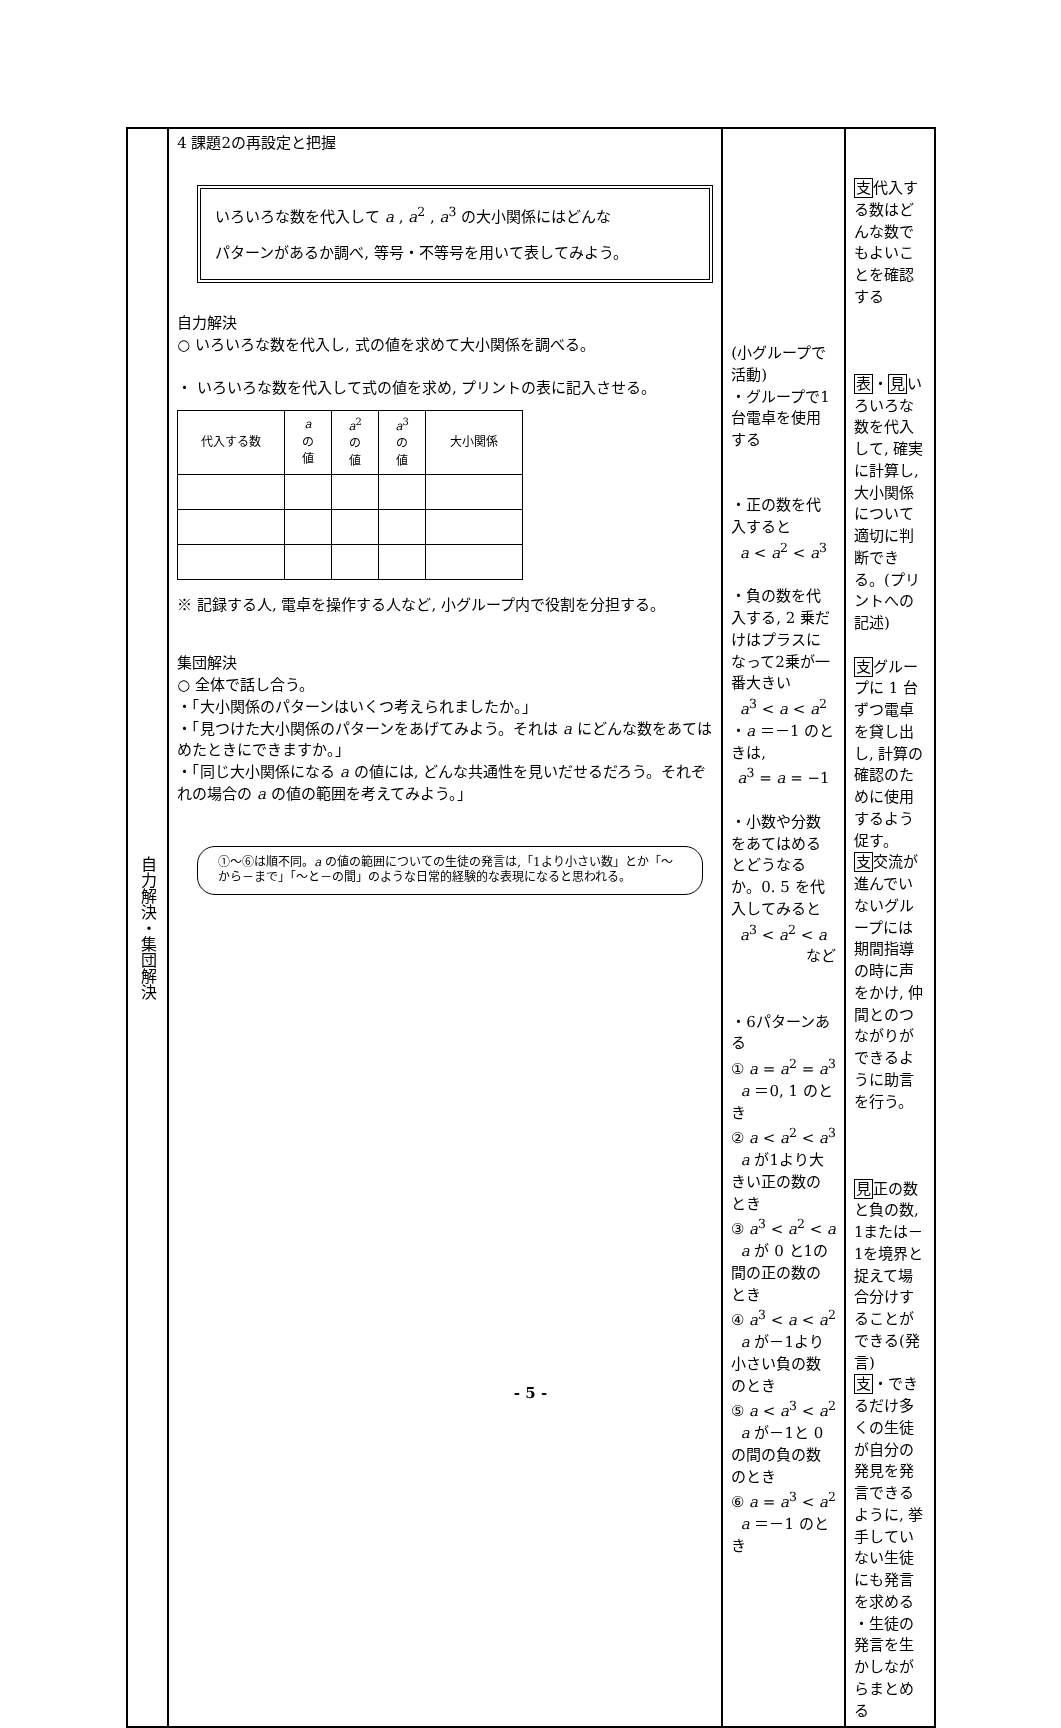| 自力解決・集団解決 | 4 課題2の再設定と把握 いろいろな数を代入して a , a<sup>2</sup> , a<sup>3</sup> の大小関係にはどんな パターンがあるか調べ, 等号・不等号を用いて表してみよう。 自力解決 ○ いろいろな数を代入し, 式の値を求めて大小関係を調べる。 ・ いろいろな数を代入して式の値を求め, プリントの表に記入させる。 / 代入する数 / a の 値 / a<sup>2</sup> の 値 / a<sup>3</sup> の 値 / 大小関係 / ※ 記録する人, 電卓を操作する人など, 小グループ内で役割を分担する。 集団解決 ○ 全体で話し合う。 ・「大小関係のパターンはいくつ考えられましたか。」 ・「見つけた大小関係のパターンをあげてみよう。それは a にどんな数をあてはめたときにできますか。」 ・「同じ大小関係になる a の値には, どんな共通性を見いだせるだろう。それぞれの場合の a の値の範囲を考えてみよう。」 ①～⑥は順不同。 a の値の範囲についての生徒の発言は,「1より小さい数」とか「～から－まで」「～と－の間」のような日常的経験的な表現になると思われる。 | (小グループで活動) ・グループで1台電卓を使用する ・正の数を代入すると a < a<sup>2</sup> < a<sup>3</sup> ・負の数を代入する, 2 乗だけはプラスになって2乗が一番大きい a<sup>3</sup> < a < a<sup>2</sup> ・ a ＝－1 のときは, a<sup>3</sup> = a = −1 ・小数や分数をあてはめるとどうなるか。0. 5 を代入してみると a<sup>3</sup> < a<sup>2</sup> < a など ・6パターンある ① a = a<sup>2</sup> = a<sup>3</sup> a ＝0, 1 のとき ② a < a<sup>2</sup> < a<sup>3</sup> a が1より大きい正の数のとき ③ a<sup>3</sup> < a<sup>2</sup> < a a が 0 と1の間の正の数のとき ④ a<sup>3</sup> < a < a<sup>2</sup> a が－1より小さい負の数のとき ⑤ a < a<sup>3</sup> < a<sup>2</sup> a が－1と 0 の間の負の数のとき ⑥ a = a<sup>3</sup> < a<sup>2</sup> a ＝－1 のとき | 支 代入する数はどんな数でもよいことを確認する 表 ・ 見 いろいろな数を代入して, 確実に計算し, 大小関係について適切に判断できる。(プリントへの記述) 支 グループに 1 台ずつ電卓を貸し出し, 計算の確認のために使用するよう促す。 支 交流が進んでいないグループには期間指導の時に声をかけ, 仲間とのつながりができるように助言を行う。 見 正の数と負の数, 1または－1を境界と捉えて場合分けすることができる(発言) 支 ・できるだけ多くの生徒が自分の発見を発言できるように, 挙手していない生徒にも発言を求める ・生徒の発言を生かしながらまとめる |
- 5 -